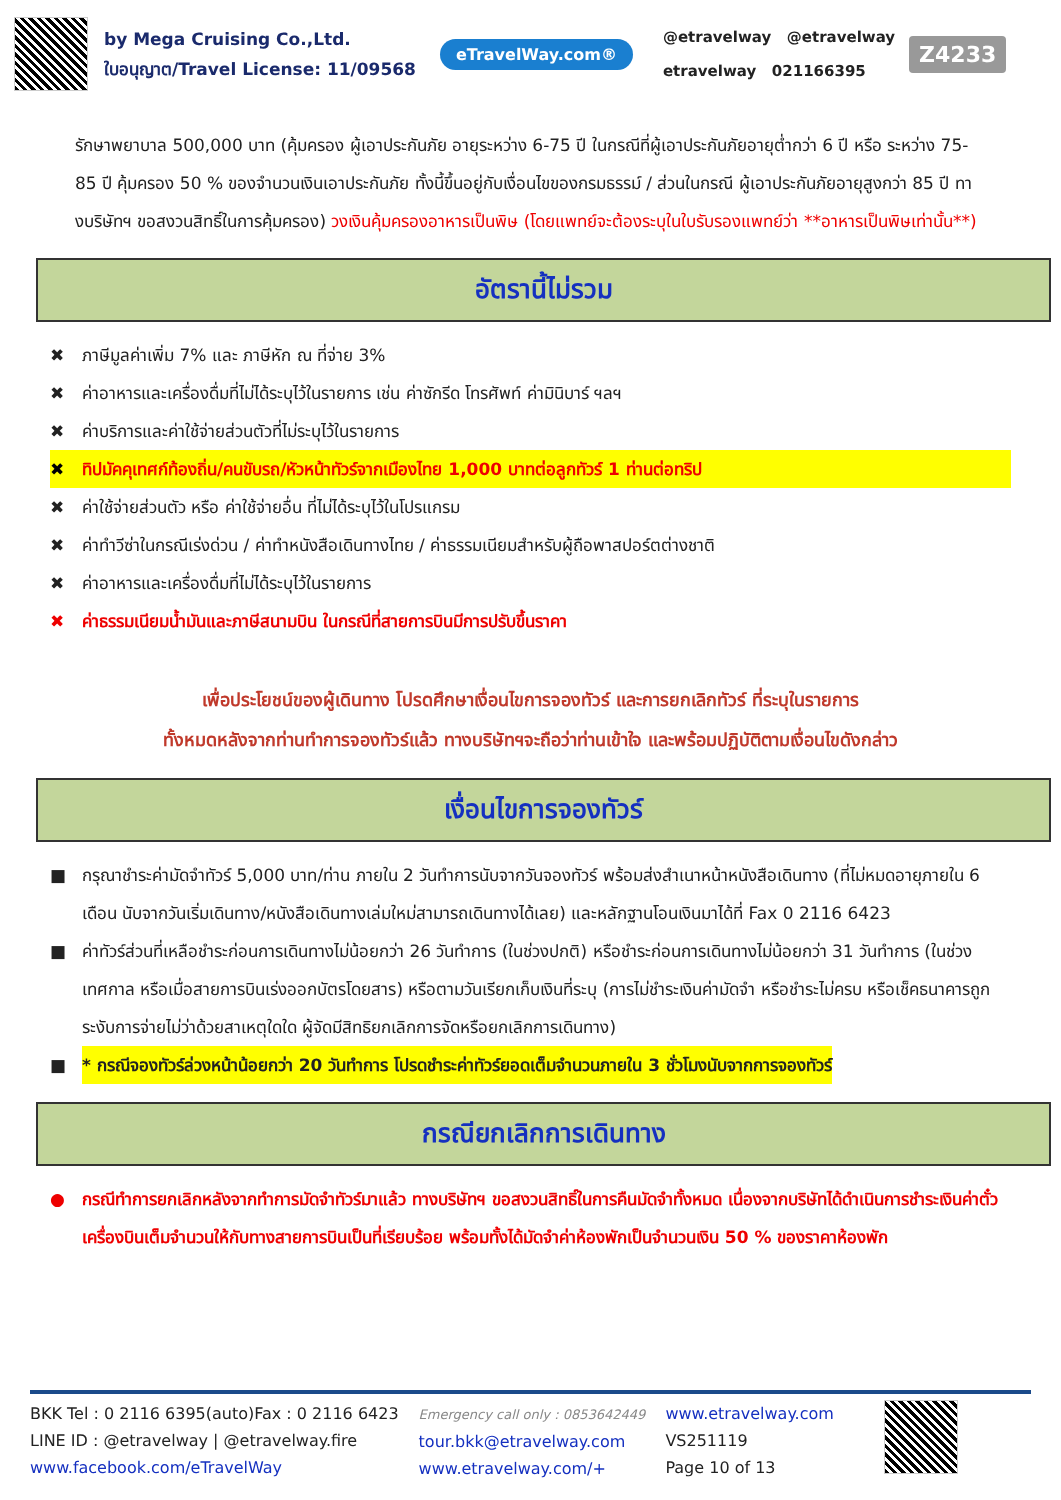by Mega Cruising Co.,Ltd.
ใบอนุญาต/Travel License: 11/09568
eTravelWay.com®
@etravelway @etravelway
etravelway 021166395
Z4233
รักษาพยาบาล 500,000 บาท (คุ้มครอง ผู้เอาประกันภัย อายุระหว่าง 6-75 ปี ในกรณีที่ผู้เอาประกันภัยอายุต่ำกว่า 6 ปี หรือ ระหว่าง 75-85 ปี คุ้มครอง 50 % ของจำนวนเงินเอาประกันภัย ทั้งนี้ขึ้นอยู่กับเงื่อนไขของกรมธรรม์ / ส่วนในกรณี ผู้เอาประกันภัยอายุสูงกว่า 85 ปี ทางบริษัทฯ ขอสงวนสิทธิ์ในการคุ้มครอง) วงเงินคุ้มครองอาหารเป็นพิษ (โดยแพทย์จะต้องระบุในใบรับรองแพทย์ว่า **อาหารเป็นพิษเท่านั้น**)
อัตรานี้ไม่รวม
✖ ภาษีมูลค่าเพิ่ม 7% และ ภาษีหัก ณ ที่จ่าย 3%
✖ ค่าอาหารและเครื่องดื่มที่ไม่ได้ระบุไว้ในรายการ เช่น ค่าซักรีด โทรศัพท์ ค่ามินิบาร์ ฯลฯ
✖ ค่าบริการและค่าใช้จ่ายส่วนตัวที่ไม่ระบุไว้ในรายการ
✖ ทิปมัคคุเทศก์ท้องถิ่น/คนขับรถ/หัวหน้าทัวร์จากเมืองไทย 1,000 บาทต่อลูกทัวร์ 1 ท่านต่อทริป
✖ ค่าใช้จ่ายส่วนตัว หรือ ค่าใช้จ่ายอื่น ที่ไม่ได้ระบุไว้ในโปรแกรม
✖ ค่าทำวีซ่าในกรณีเร่งด่วน / ค่าทำหนังสือเดินทางไทย / ค่าธรรมเนียมสำหรับผู้ถือพาสปอร์ตต่างชาติ
✖ ค่าอาหารและเครื่องดื่มที่ไม่ได้ระบุไว้ในรายการ
✖ ค่าธรรมเนียมน้ำมันและภาษีสนามบิน ในกรณีที่สายการบินมีการปรับขึ้นราคา
เพื่อประโยชน์ของผู้เดินทาง โปรดศึกษาเงื่อนไขการจองทัวร์ และการยกเลิกทัวร์ ที่ระบุในรายการ
ทั้งหมดหลังจากท่านทำการจองทัวร์แล้ว ทางบริษัทฯจะถือว่าท่านเข้าใจ และพร้อมปฏิบัติตามเงื่อนไขดังกล่าว
เงื่อนไขการจองทัวร์
■ กรุณาชำระค่ามัดจำทัวร์ 5,000 บาท/ท่าน ภายใน 2 วันทำการนับจากวันจองทัวร์ พร้อมส่งสำเนาหน้าหนังสือเดินทาง (ที่ไม่หมดอายุภายใน 6 เดือน นับจากวันเริ่มเดินทาง/หนังสือเดินทางเล่มใหม่สามารถเดินทางได้เลย) และหลักฐานโอนเงินมาได้ที่ Fax 0 2116 6423
■ ค่าทัวร์ส่วนที่เหลือชำระก่อนการเดินทางไม่น้อยกว่า 26 วันทำการ (ในช่วงปกติ) หรือชำระก่อนการเดินทางไม่น้อยกว่า 31 วันทำการ (ในช่วงเทศกาล หรือเมื่อสายการบินเร่งออกบัตรโดยสาร) หรือตามวันเรียกเก็บเงินที่ระบุ (การไม่ชำระเงินค่ามัดจำ หรือชำระไม่ครบ หรือเช็คธนาคารถูกระงับการจ่ายไม่ว่าด้วยสาเหตุใดใด ผู้จัดมีสิทธิยกเลิกการจัดหรือยกเลิกการเดินทาง)
■ * กรณีจองทัวร์ล่วงหน้าน้อยกว่า 20 วันทำการ โปรดชำระค่าทัวร์ยอดเต็มจำนวนภายใน 3 ชั่วโมงนับจากการจองทัวร์
กรณียกเลิกการเดินทาง
● กรณีทำการยกเลิกหลังจากทำการมัดจำทัวร์มาแล้ว ทางบริษัทฯ ขอสงวนสิทธิ์ในการคืนมัดจำทั้งหมด เนื่องจากบริษัทได้ดำเนินการชำระเงินค่าตั๋วเครื่องบินเต็มจำนวนให้กับทางสายการบินเป็นที่เรียบร้อย พร้อมทั้งได้มัดจำค่าห้องพักเป็นจำนวนเงิน 50 % ของราคาห้องพัก
BKK Tel : 0 2116 6395(auto)Fax : 0 2116 6423
LINE ID : @etravelway | @etravelway.fire
www.facebook.com/eTravelWay
Emergency call only : 0853642449
tour.bkk@etravelway.com
www.etravelway.com/+
www.etravelway.com
VS251119
Page 10 of 13